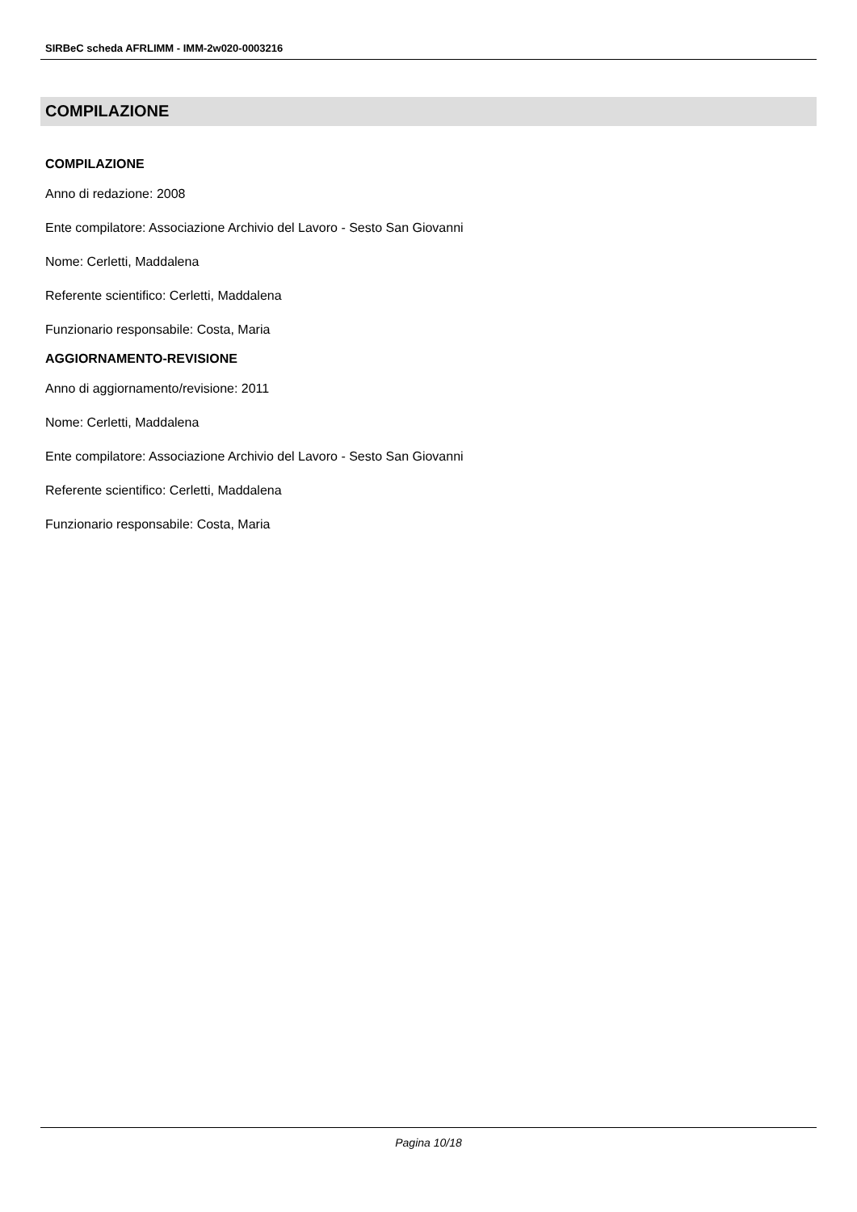SIRBeC scheda AFRLIMM - IMM-2w020-0003216
COMPILAZIONE
COMPILAZIONE
Anno di redazione: 2008
Ente compilatore: Associazione Archivio del Lavoro - Sesto San Giovanni
Nome: Cerletti, Maddalena
Referente scientifico: Cerletti, Maddalena
Funzionario responsabile: Costa, Maria
AGGIORNAMENTO-REVISIONE
Anno di aggiornamento/revisione: 2011
Nome: Cerletti, Maddalena
Ente compilatore: Associazione Archivio del Lavoro - Sesto San Giovanni
Referente scientifico: Cerletti, Maddalena
Funzionario responsabile: Costa, Maria
Pagina 10/18